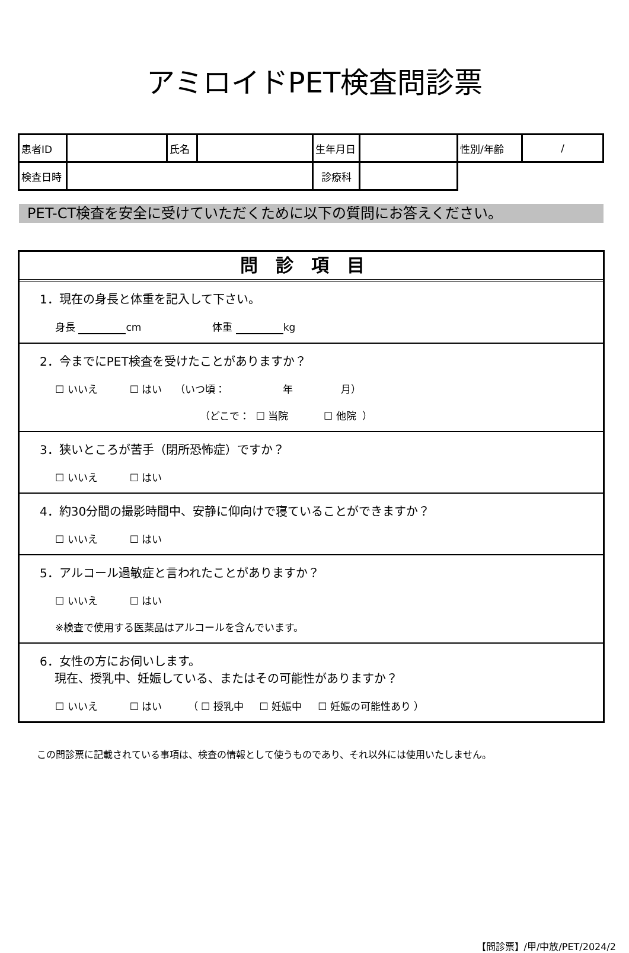アミロイドPET検査問診票
| 患者ID | | 氏名 | | 生年月日 | | 性別/年齢 | / |
| 検査日時 | | | | 診療科 | | | |
PET-CT検査を安全に受けていただくために以下の質問にお答えください。
問診項目
1．現在の身長と体重を記入して下さい。
身長 cm 体重 kg
2．今までにPET検査を受けたことがありますか？
☐ いいえ ☐ はい （いつ頃： 年 月）
（どこで： ☐ 当院 ☐ 他院 ）
3．狭いところが苦手（閉所恐怖症）ですか？
☐ いいえ ☐ はい
4．約30分間の撮影時間中、安静に仰向けで寝ていることができますか？
☐ いいえ ☐ はい
5．アルコール過敏症と言われたことがありますか？
☐ いいえ ☐ はい
※検査で使用する医薬品はアルコールを含んでいます。
6．女性の方にお伺いします。
現在、授乳中、妊娠している、またはその可能性がありますか？
☐ いいえ ☐ はい （ ☐ 授乳中 ☐ 妊娠中 ☐ 妊娠の可能性あり ）
この問診票に記載されている事項は、検査の情報として使うものであり、それ以外には使用いたしません。
【問診票】/甲/中放/PET/2024/2